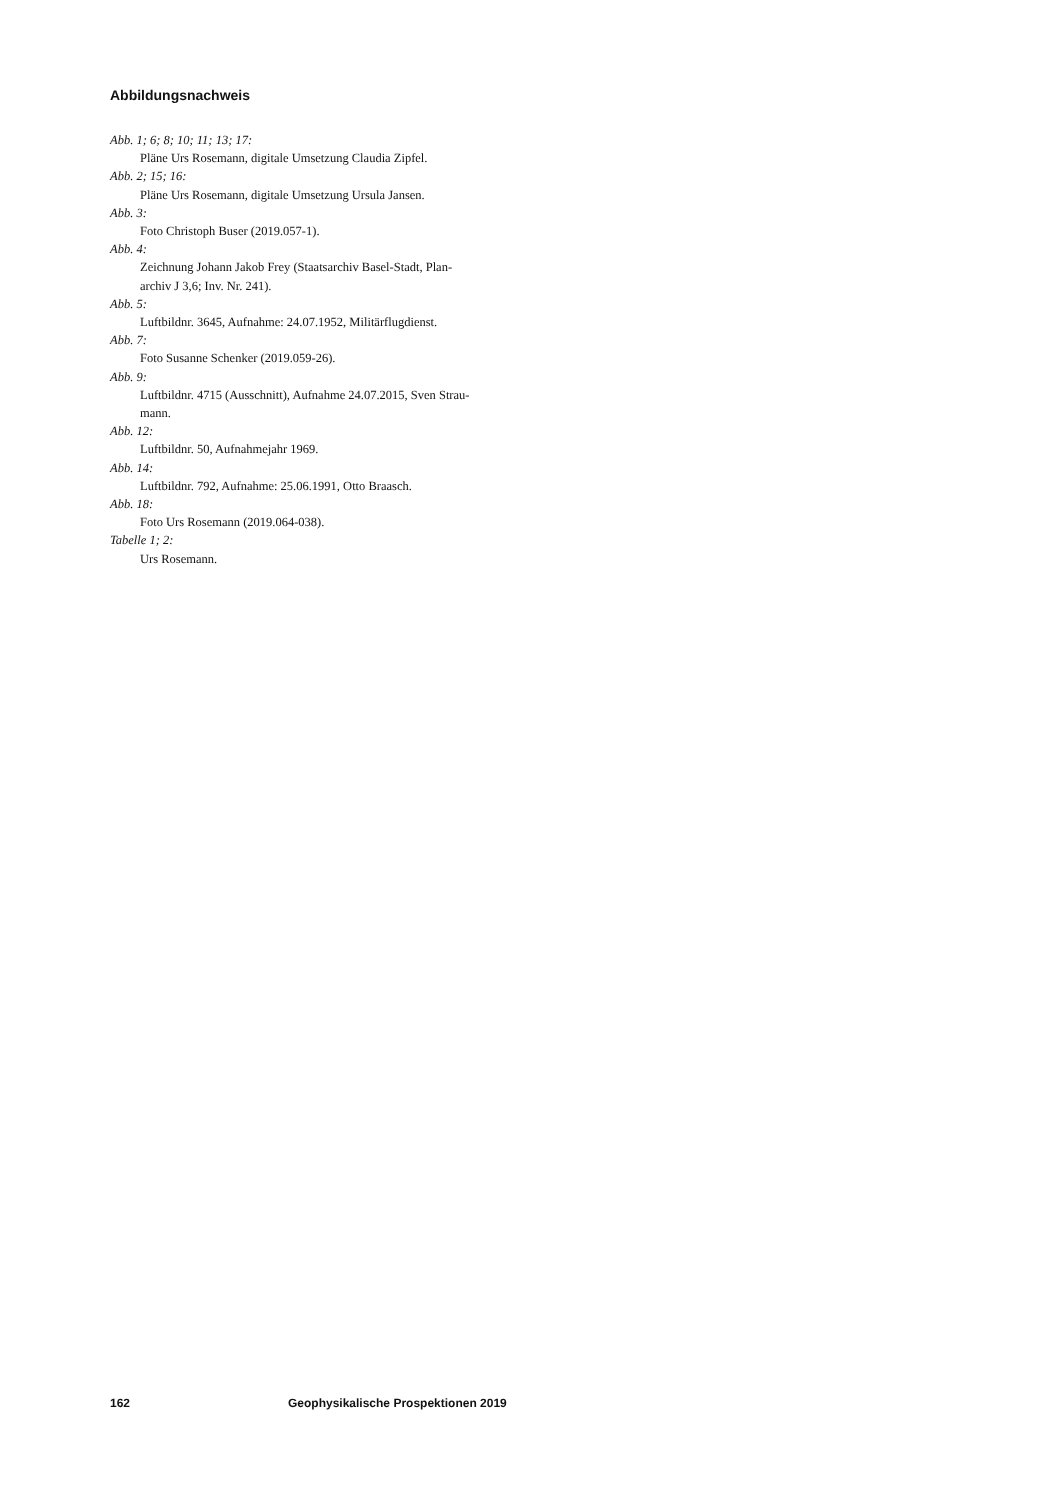Abbildungsnachweis
Abb. 1; 6; 8; 10; 11; 13; 17:
Pläne Urs Rosemann, digitale Umsetzung Claudia Zipfel.
Abb. 2; 15; 16:
Pläne Urs Rosemann, digitale Umsetzung Ursula Jansen.
Abb. 3:
Foto Christoph Buser (2019.057-1).
Abb. 4:
Zeichnung Johann Jakob Frey (Staatsarchiv Basel-Stadt, Plan-
archiv J 3,6; Inv. Nr. 241).
Abb. 5:
Luftbildnr. 3645, Aufnahme: 24.07.1952, Militärflugdienst.
Abb. 7:
Foto Susanne Schenker (2019.059-26).
Abb. 9:
Luftbildnr. 4715 (Ausschnitt), Aufnahme 24.07.2015, Sven Strau-
mann.
Abb. 12:
Luftbildnr. 50, Aufnahmejahr 1969.
Abb. 14:
Luftbildnr. 792, Aufnahme: 25.06.1991, Otto Braasch.
Abb. 18:
Foto Urs Rosemann (2019.064-038).
Tabelle 1; 2:
Urs Rosemann.
162 Geophysikalische Prospektionen 2019